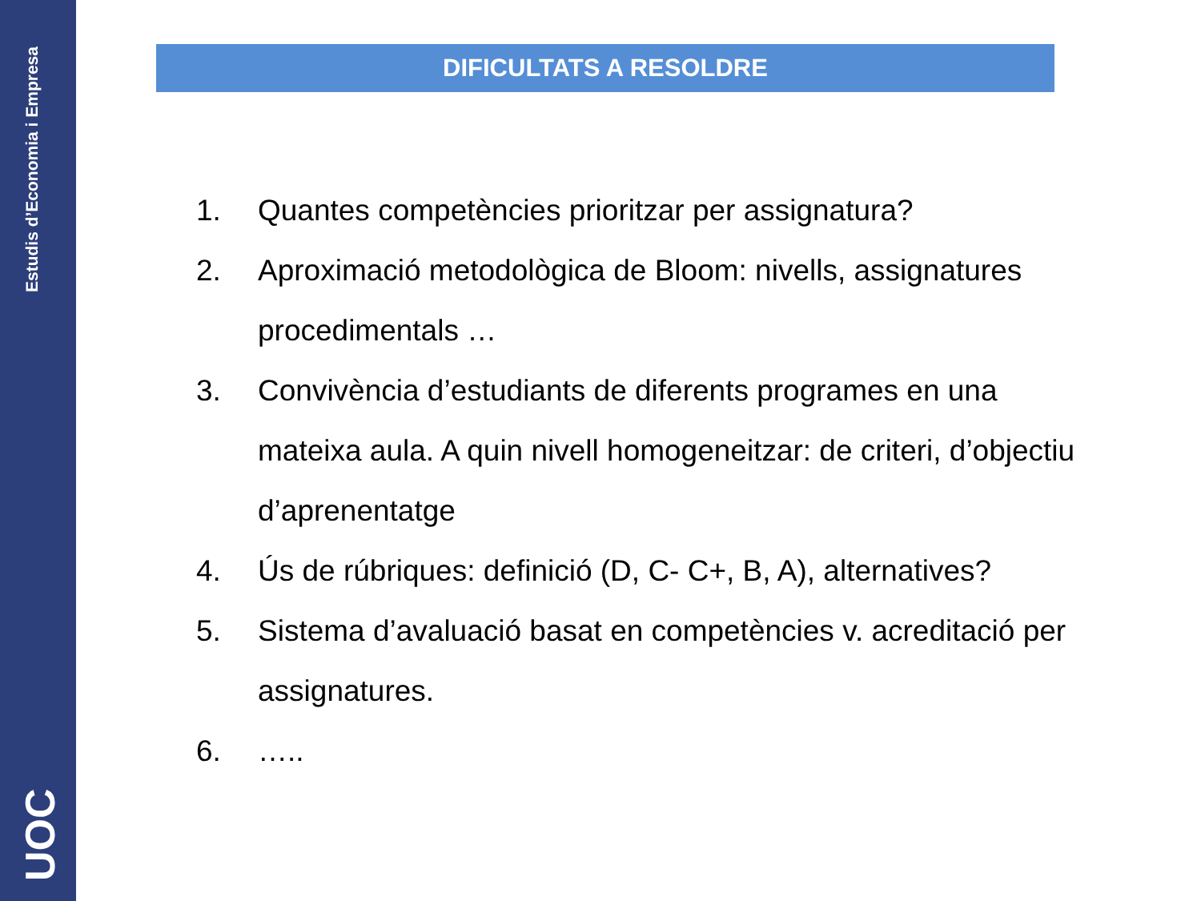Estudis d’Economia i Empresa
UOC
DIFICULTATS A RESOLDRE
1. Quantes competències prioritzar per assignatura?
2. Aproximació metodològica de Bloom: nivells, assignatures procedimentals …
3. Convivència d’estudiants de diferents programes en una mateixa aula. A quin nivell homogeneitzar: de criteri, d’objectiu d’aprenentatge
4. Ús de rúbriques: definició (D, C- C+, B, A), alternatives?
5. Sistema d’avaluació basat en competències v. acreditació per assignatures.
6. …..